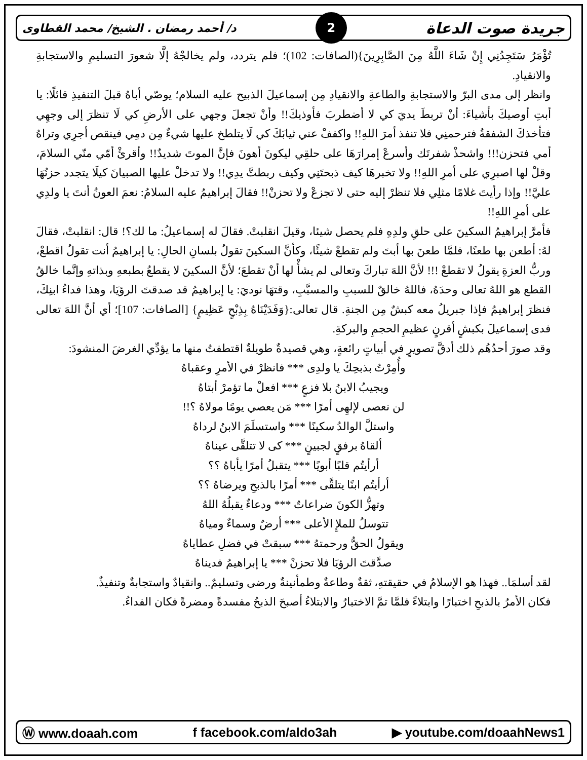جريدة صوت الدعاة 2 د/ أحمد رمضان . الشيخ/ محمد القطاوى
تُؤْمَرُ سَتَجِدُنِي إِنْ شَاءَ اللَّهُ مِنَ الصَّابِرِينَ}(الصافات: 102)؛ فلم يتردد، ولم يخالجْهُ إلَّا شعورَ التسليمِ والاستجابةِ والانقيادِ.
وانظر إلى مدى البرّ والاستجابةِ والطاعةِ والانقيادِ مِن إسماعيلَ الذبيح عليه السلام؛ يوصّي أباهُ قبلَ التنفيذِ قائلًا: يا أبتِ أوصيكَ بأشياءَ: أنْ تربطَ يديَ كي لا أضطربَ فأوذيكَ!! وأنْ تجعلَ وجهي على الأرضِ كي لَا تنظرَ إلى وجهِي فتأخذكَ الشفقةُ فترحمنِي فلا تنفذ أمرَ اللهِ!! واكففْ عني ثيابَكَ كي لَا يتلطخ عليها شيءٌ مِن دمِي فينقص أجرِي وتراهُ أمي فتحزن!!! واشحذْ شفرتَك وأسرعْ إمرارَهَا على حلقِي ليكونَ أهونَ فإنَّ الموتَ شديدٌ!! وأقرئْ أمّي منّي السلامَ، وقلْ لها اصبرِي على أمرِ اللهِ!! ولا تخبرهَا كيف ذبحتَنِي وكيف ربطتَّ يدِي!! ولا تدخلْ عليها الصبيانَ كيلَا يتجدد حزنُهَا عليَّ!! وإذا رأيتَ غلامًا مثلِي فلا تنظرْ إليه حتى لا تجزعْ ولا تحزنْ!! فقالَ إبراهيمُ عليه السلامُ: نعمَ العونُ أنتَ يا ولدِي على أمرِ اللهِ!!
فأمرَّ إبراهيمُ السكينَ على حلقِ ولدِهِ فلم يحصل شيئا، وقيلَ انقلبتْ. فقالَ له إسماعيلُ: ما لك؟! قال: انقلبتْ، فقالَ لهُ: أطعن بها طعنًا، فلمَّا طعنَ بها أبتَ ولم تقطعْ شيئًا، وكأنَّ السكينَ تقولُ بلسانِ الحالِ: يا إبراهيمُ أنت تقولُ اقطعْ، وربُّ العزةِ يقولُ لا تقطعْ !!! لأنَّ اللهَ تباركَ وتعالى لم يشأْ لها أنْ تقطعَ؛ لأنَّ السكينَ لا يقطعُ بطبعهِ وبذاتهِ وإنَّما خالقُ القطع هو اللهُ تعالى وحدَهُ، فاللهُ خالقٌ للسببِ والمسبَّبِ، وقتهَا نوديَ: يا إبراهيمُ قد صدقتَ الرؤيَا، وهذا فداءُ ابنِكَ، فنظرَ إبراهيمُ فإذا جبريلُ معه كبشٌ مِن الجنةِ. قال تعالى:{وَفَدَيْنَاهُ بِذِبْحٍ عَظِيمٍ} [الصافات: 107]؛ أي أنَّ اللهَ تعالى فدى إسماعيلَ بكبشٍ أقرنٍ عظيمِ الحجمِ والبركةِ.
وقد صورَ أحدُهُم ذلك أدقَّ تصويرٍ في أبياتٍ رائعةٍ، وهي قصيدةٌ طويلةٌ اقتطفتُ منها ما يؤدِّي الغرضَ المنشودَ:
وأُمِرْتُ بذبحِكَ يا ولدِى *** فانظرْ في الأمرِ وعقباهُ
ويجيبُ الابنُ بلا فزعٍ *** افعلْ ما تؤمرْ أبتاهُ
لن نعصى لإلهِى أمرًا *** مَن يعصي يومًا مولاهُ ؟!!
واستلَّ الوالدُ سكينًا *** واستسلَمَ الابنُ لرداهُ
ألقاهُ برفقٍ لجبينٍ *** كى لا تتلقَّى عيناهُ
أرأيتُم قلبًا أبويًا *** يتقبلُ أمرًا يأباهُ ؟؟
أرأيتُم ابنًا يتلقَّى *** أمرًا بالذبحِ ويرضاهُ ؟؟
وتهزُّ الكونَ ضراعاتٌ *** ودعاءٌ يقبلُهُ اللهُ
تتوسلُ للملإِ الأعلى *** أرضٌ وسماءٌ ومياهُ
ويقولُ الحقُّ ورحمتهُ *** سبقتْ في فضلِ عطاياهُ
صدَّقتَ الرؤيَا فلا تحزنْ *** يا إبراهيمُ فديناهُ
لقد أسلمَا.. فهذا هو الإسلامُ في حقيقتهِ، ثقةٌ وطاعةٌ وطمأنينةٌ ورضى وتسليمٌ.. وانقيادٌ واستجابةٌ وتنفيذٌ.
فكان الأمرُ بالذبحِ اختبارًا وابتلاءً فلمَّا تمَّ الاختبارُ والابتلاءُ أصبحَ الذبحُ مفسدةً ومضرةً فكان الفداءُ.
Ⓦ www.doaah.com f facebook.com/aldo3ah ▶ youtube.com/doaahNews1